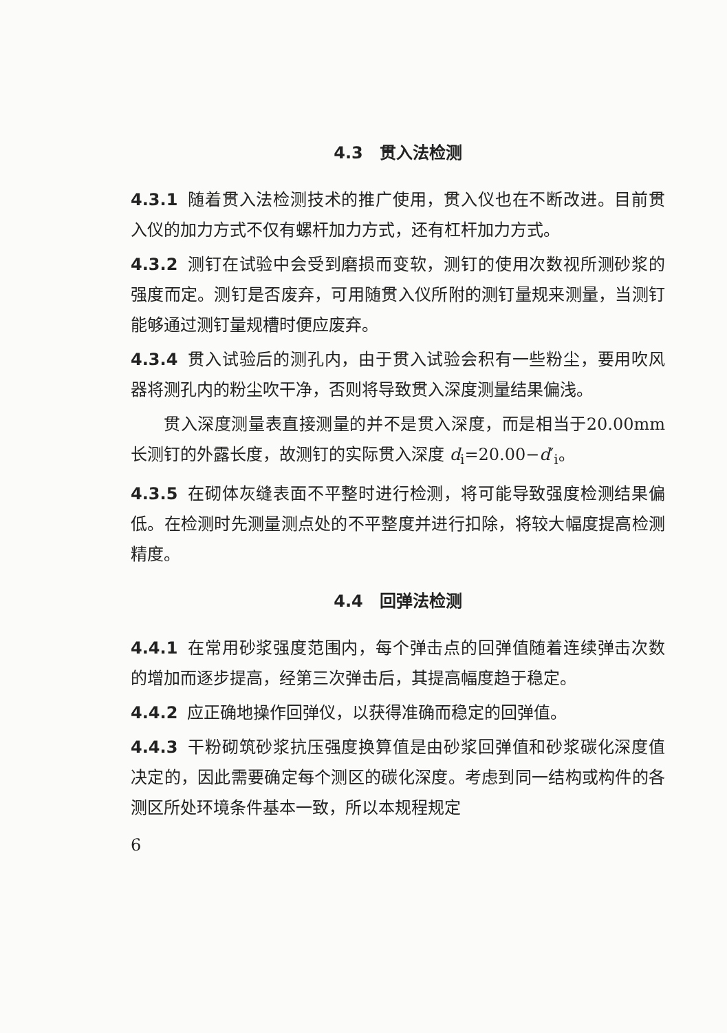4.3　贯入法检测
4.3.1 随着贯入法检测技术的推广使用，贯入仪也在不断改进。目前贯入仪的加力方式不仅有螺杆加力方式，还有杠杆加力方式。
4.3.2 测钉在试验中会受到磨损而变软，测钉的使用次数视所测砂浆的强度而定。测钉是否废弃，可用随贯入仪所附的测钉量规来测量，当测钉能够通过测钉量规槽时便应废弃。
4.3.4 贯入试验后的测孔内，由于贯入试验会积有一些粉尘，要用吹风器将测孔内的粉尘吹干净，否则将导致贯入深度测量结果偏浅。
贯入深度测量表直接测量的并不是贯入深度，而是相当于20.00mm长测钉的外露长度，故测钉的实际贯入深度 d<sub>i</sub>=20.00−d′<sub>i</sub>。
4.3.5 在砌体灰缝表面不平整时进行检测，将可能导致强度检测结果偏低。在检测时先测量测点处的不平整度并进行扣除，将较大幅度提高检测精度。
4.4　回弹法检测
4.4.1 在常用砂浆强度范围内，每个弹击点的回弹值随着连续弹击次数的增加而逐步提高，经第三次弹击后，其提高幅度趋于稳定。
4.4.2 应正确地操作回弹仪，以获得准确而稳定的回弹值。
4.4.3 干粉砌筑砂浆抗压强度换算值是由砂浆回弹值和砂浆碳化深度值决定的，因此需要确定每个测区的碳化深度。考虑到同一结构或构件的各测区所处环境条件基本一致，所以本规程规定
6